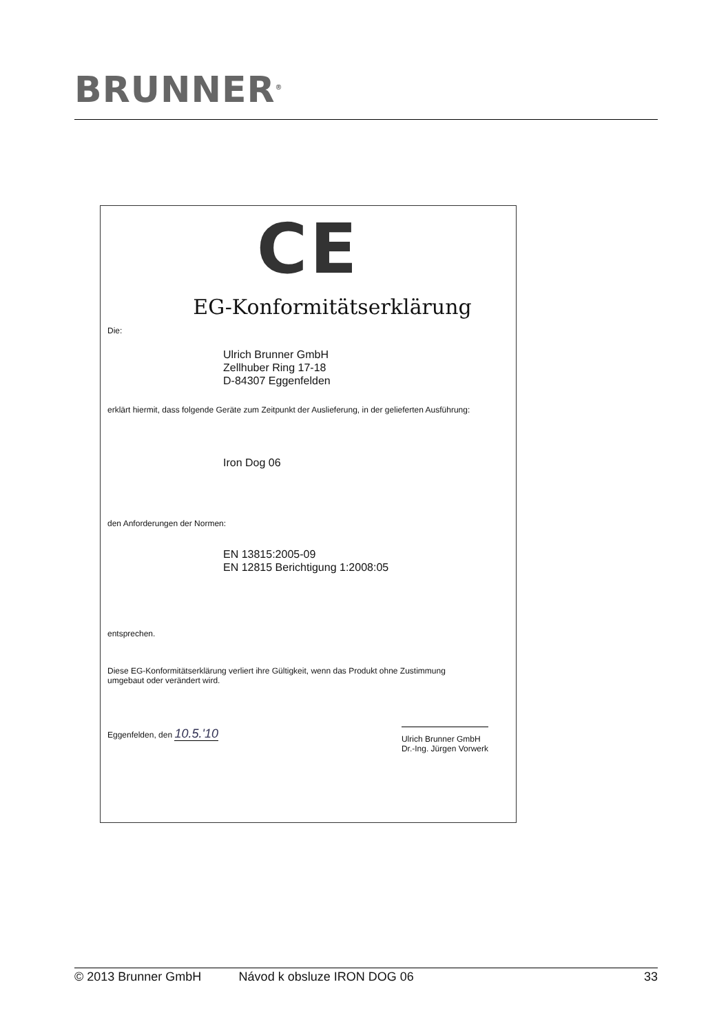BRUNNER<sup>®</sup>
CE
EG-Konformitätserklärung
Die:
Ulrich Brunner GmbH
Zellhuber Ring 17-18
D-84307 Eggenfelden
erklärt hiermit, dass folgende Geräte zum Zeitpunkt der Auslieferung, in der gelieferten Ausführung:
Iron Dog 06
den Anforderungen der Normen:
EN 13815:2005-09
EN 12815 Berichtigung 1:2008:05
entsprechen.
Diese EG-Konformitätserklärung verliert ihre Gültigkeit, wenn das Produkt ohne Zustimmung
umgebaut oder verändert wird.
Eggenfelden, den 10.5.'10
Ulrich Brunner GmbH
Dr.-Ing. Jürgen Vorwerk
© 2013 Brunner GmbH Návod k obsluze IRON DOG 06 33